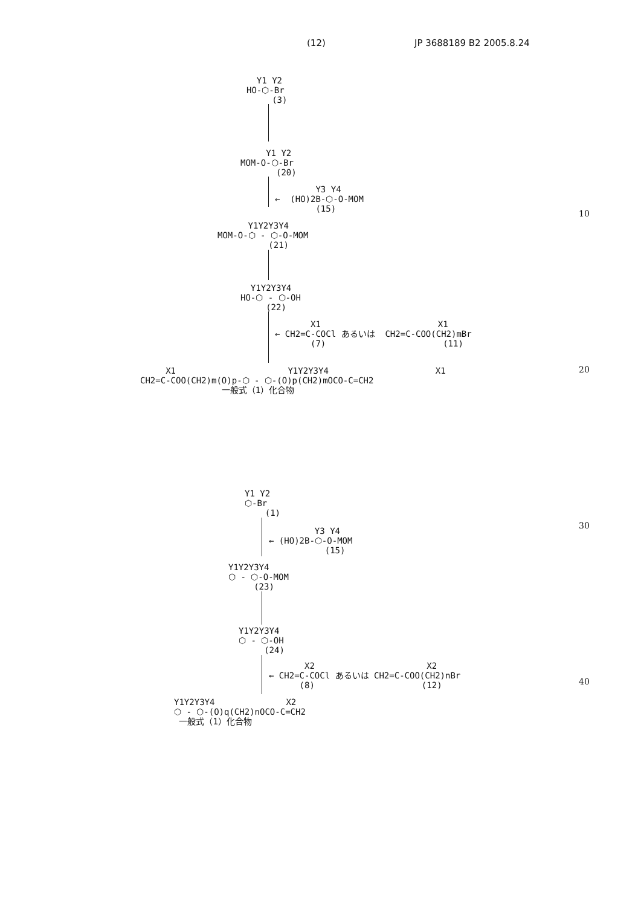(12) JP 3688189 B2 2005.8.24
Y1 Y2 HO-⬡-Br (3)
Y1 Y2 MOM-O-⬡-Br (20)
Y3 Y4 ← (HO)2B-⬡-O-MOM (15)
Y1Y2Y3Y4 MOM-O-⬡ - ⬡-O-MOM (21)
Y1Y2Y3Y4 HO-⬡ - ⬡-OH (22)
X1 X1 ← CH2=C-COCl あるいは CH2=C-COO(CH2)mBr (7) (11)
X1 Y1Y2Y3Y4 X1 CH2=C-COO(CH2)m(O)p-⬡ - ⬡-(O)p(CH2)mOCO-C=CH2 一般式（1）化合物
Y1 Y2 ⬡-Br (1)
Y3 Y4 ← (HO)2B-⬡-O-MOM (15)
Y1Y2Y3Y4 ⬡ - ⬡-O-MOM (23)
Y1Y2Y3Y4 ⬡ - ⬡-OH (24)
X2 X2 ← CH2=C-COCl あるいは CH2=C-COO(CH2)nBr (8) (12)
Y1Y2Y3Y4 X2 ⬡ - ⬡-(O)q(CH2)nOCO-C=CH2 一般式（1）化合物
10
20
30
40